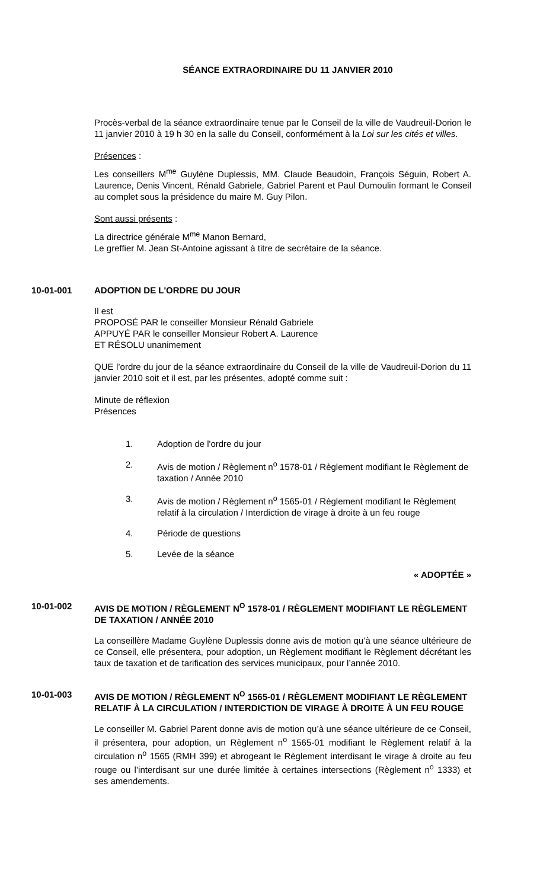SÉANCE EXTRAORDINAIRE DU 11 JANVIER 2010
Procès-verbal de la séance extraordinaire tenue par le Conseil de la ville de Vaudreuil-Dorion le 11 janvier 2010 à 19 h 30 en la salle du Conseil, conformément à la Loi sur les cités et villes.
Présences :
Les conseillers M<sup>me</sup> Guylène Duplessis, MM. Claude Beaudoin, François Séguin, Robert A. Laurence, Denis Vincent, Rénald Gabriele, Gabriel Parent et Paul Dumoulin formant le Conseil au complet sous la présidence du maire M. Guy Pilon.
Sont aussi présents :
La directrice générale M<sup>me</sup> Manon Bernard,
Le greffier M. Jean St-Antoine agissant à titre de secrétaire de la séance.
10-01-001 ADOPTION DE L'ORDRE DU JOUR
Il est
PROPOSÉ PAR le conseiller Monsieur Rénald Gabriele
APPUYÉ PAR le conseiller Monsieur Robert A. Laurence
ET RÉSOLU unanimement
QUE l’ordre du jour de la séance extraordinaire du Conseil de la ville de Vaudreuil-Dorion du 11 janvier 2010 soit et il est, par les présentes, adopté comme suit :
Minute de réflexion
Présences
1. Adoption de l'ordre du jour
2. Avis de motion / Règlement n<sup>o</sup> 1578-01 / Règlement modifiant le Règlement de taxation / Année 2010
3. Avis de motion / Règlement n<sup>o</sup> 1565-01 / Règlement modifiant le Règlement relatif à la circulation / Interdiction de virage à droite à un feu rouge
4. Période de questions
5. Levée de la séance
« ADOPTÉE »
10-01-002 AVIS DE MOTION / RÈGLEMENT N<sup>O</sup> 1578-01 / RÈGLEMENT MODIFIANT LE RÈGLEMENT DE TAXATION / ANNÉE 2010
La conseillère Madame Guylène Duplessis donne avis de motion qu’à une séance ultérieure de ce Conseil, elle présentera, pour adoption, un Règlement modifiant le Règlement décrétant les taux de taxation et de tarification des services municipaux, pour l’année 2010.
10-01-003 AVIS DE MOTION / RÈGLEMENT N<sup>O</sup> 1565-01 / RÈGLEMENT MODIFIANT LE RÈGLEMENT RELATIF À LA CIRCULATION / INTERDICTION DE VIRAGE À DROITE À UN FEU ROUGE
Le conseiller M. Gabriel Parent donne avis de motion qu’à une séance ultérieure de ce Conseil, il présentera, pour adoption, un Règlement n<sup>o</sup> 1565-01 modifiant le Règlement relatif à la circulation n<sup>o</sup> 1565 (RMH 399) et abrogeant le Règlement interdisant le virage à droite au feu rouge ou l’interdisant sur une durée limitée à certaines intersections (Règlement n<sup>o</sup> 1333) et ses amendements.